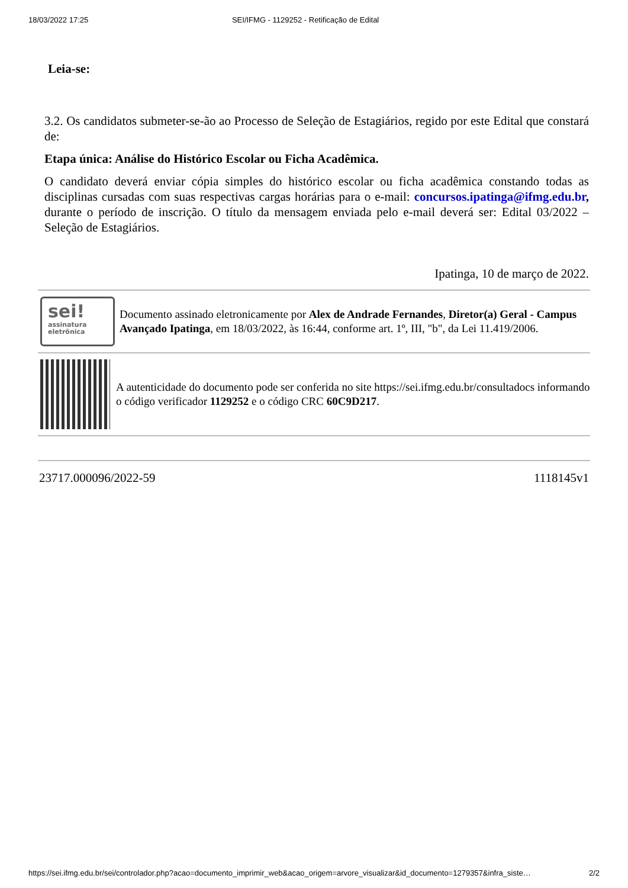18/03/2022 17:25 SEI/IFMG - 1129252 - Retificação de Edital
Leia-se:
3.2. Os candidatos submeter-se-ão ao Processo de Seleção de Estagiários, regido por este Edital que constará de:
Etapa única: Análise do Histórico Escolar ou Ficha Acadêmica.
O candidato deverá enviar cópia simples do histórico escolar ou ficha acadêmica constando todas as disciplinas cursadas com suas respectivas cargas horárias para o e-mail: concursos.ipatinga@ifmg.edu.br, durante o período de inscrição. O título da mensagem enviada pelo e-mail deverá ser: Edital 03/2022 – Seleção de Estagiários.
Ipatinga, 10 de março de 2022.
sei!
assinatura eletrônica
Documento assinado eletronicamente por Alex de Andrade Fernandes, Diretor(a) Geral - Campus Avançado Ipatinga, em 18/03/2022, às 16:44, conforme art. 1º, III, "b", da Lei 11.419/2006.
A autenticidade do documento pode ser conferida no site https://sei.ifmg.edu.br/consultadocs informando o código verificador 1129252 e o código CRC 60C9D217.
23717.000096/2022-59 1118145v1
https://sei.ifmg.edu.br/sei/controlador.php?acao=documento_imprimir_web&acao_origem=arvore_visualizar&id_documento=1279357&infra_siste… 2/2